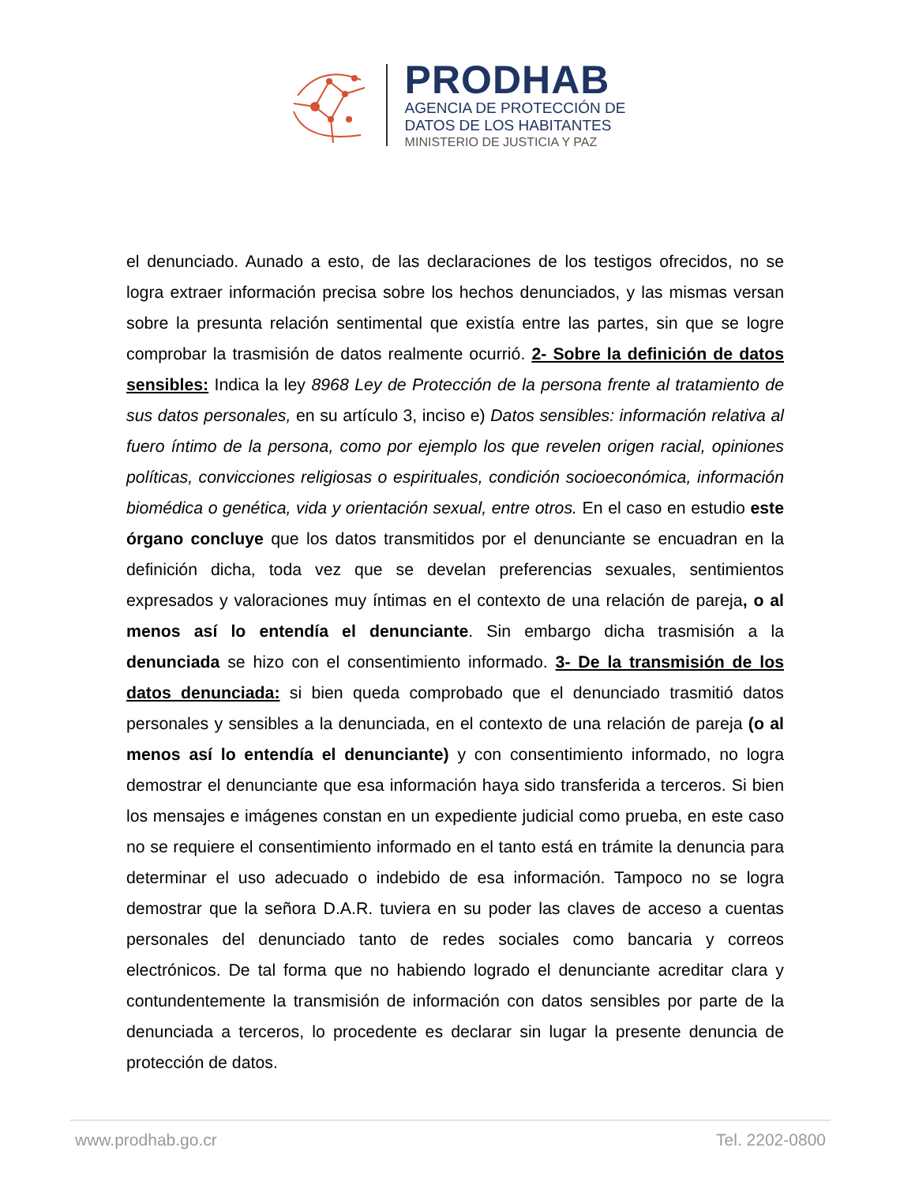PRODHAB
AGENCIA DE PROTECCIÓN DE
DATOS DE LOS HABITANTES
MINISTERIO DE JUSTICIA Y PAZ
el denunciado. Aunado a esto, de las declaraciones de los testigos ofrecidos, no se logra extraer información precisa sobre los hechos denunciados, y las mismas versan sobre la presunta relación sentimental que existía entre las partes, sin que se logre comprobar la trasmisión de datos realmente ocurrió. 2- Sobre la definición de datos sensibles: Indica la ley 8968 Ley de Protección de la persona frente al tratamiento de sus datos personales, en su artículo 3, inciso e) Datos sensibles: información relativa al fuero íntimo de la persona, como por ejemplo los que revelen origen racial, opiniones políticas, convicciones religiosas o espirituales, condición socioeconómica, información biomédica o genética, vida y orientación sexual, entre otros. En el caso en estudio este órgano concluye que los datos transmitidos por el denunciante se encuadran en la definición dicha, toda vez que se develan preferencias sexuales, sentimientos expresados y valoraciones muy íntimas en el contexto de una relación de pareja, o al menos así lo entendía el denunciante. Sin embargo dicha trasmisión a la denunciada se hizo con el consentimiento informado. 3- De la transmisión de los datos denunciada: si bien queda comprobado que el denunciado trasmitió datos personales y sensibles a la denunciada, en el contexto de una relación de pareja (o al menos así lo entendía el denunciante) y con consentimiento informado, no logra demostrar el denunciante que esa información haya sido transferida a terceros. Si bien los mensajes e imágenes constan en un expediente judicial como prueba, en este caso no se requiere el consentimiento informado en el tanto está en trámite la denuncia para determinar el uso adecuado o indebido de esa información. Tampoco no se logra demostrar que la señora D.A.R. tuviera en su poder las claves de acceso a cuentas personales del denunciado tanto de redes sociales como bancaria y correos electrónicos. De tal forma que no habiendo logrado el denunciante acreditar clara y contundentemente la transmisión de información con datos sensibles por parte de la denunciada a terceros, lo procedente es declarar sin lugar la presente denuncia de protección de datos.
www.prodhab.go.cr Tel. 2202-0800